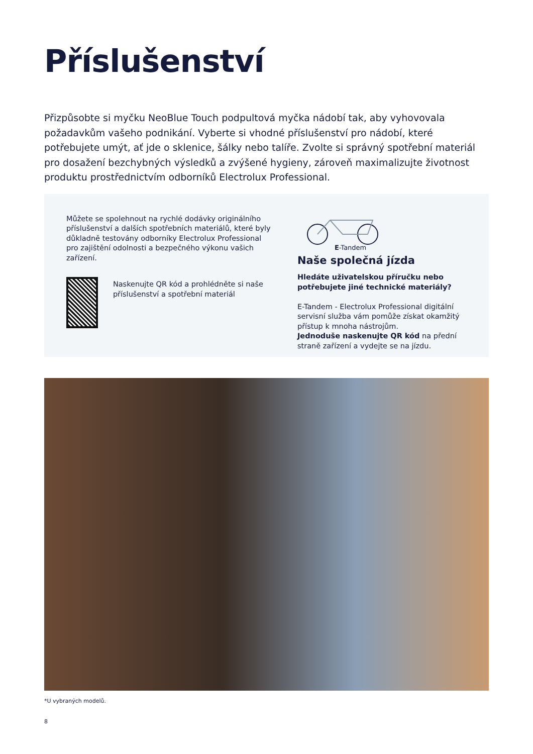Příslušenství
Přizpůsobte si myčku NeoBlue Touch podpultová myčka nádobí tak, aby vyhovovala požadavkům vašeho podnikání. Vyberte si vhodné příslušenství pro nádobí, které potřebujete umýt, ať jde o sklenice, šálky nebo talíře. Zvolte si správný spotřební materiál pro dosažení bezchybných výsledků a zvýšené hygieny, zároveň maximalizujte životnost produktu prostřednictvím odborníků Electrolux Professional.
Můžete se spolehnout na rychlé dodávky originálního příslušenství a dalších spotřebních materiálů, které byly důkladně testovány odborníky Electrolux Professional pro zajištění odolnosti a bezpečného výkonu vašich zařízení.
Naskenujte QR kód a prohlédněte si naše příslušenství a spotřební materiál
E-Tandem
Naše společná jízda
Hledáte uživatelskou příručku nebo potřebujete jiné technické materiály?
E-Tandem - Electrolux Professional digitální servisní služba vám pomůže získat okamžitý přístup k mnoha nástrojům.
Jednoduše naskenujte QR kód na přední straně zařízení a vydejte se na jízdu.
*U vybraných modelů.
8